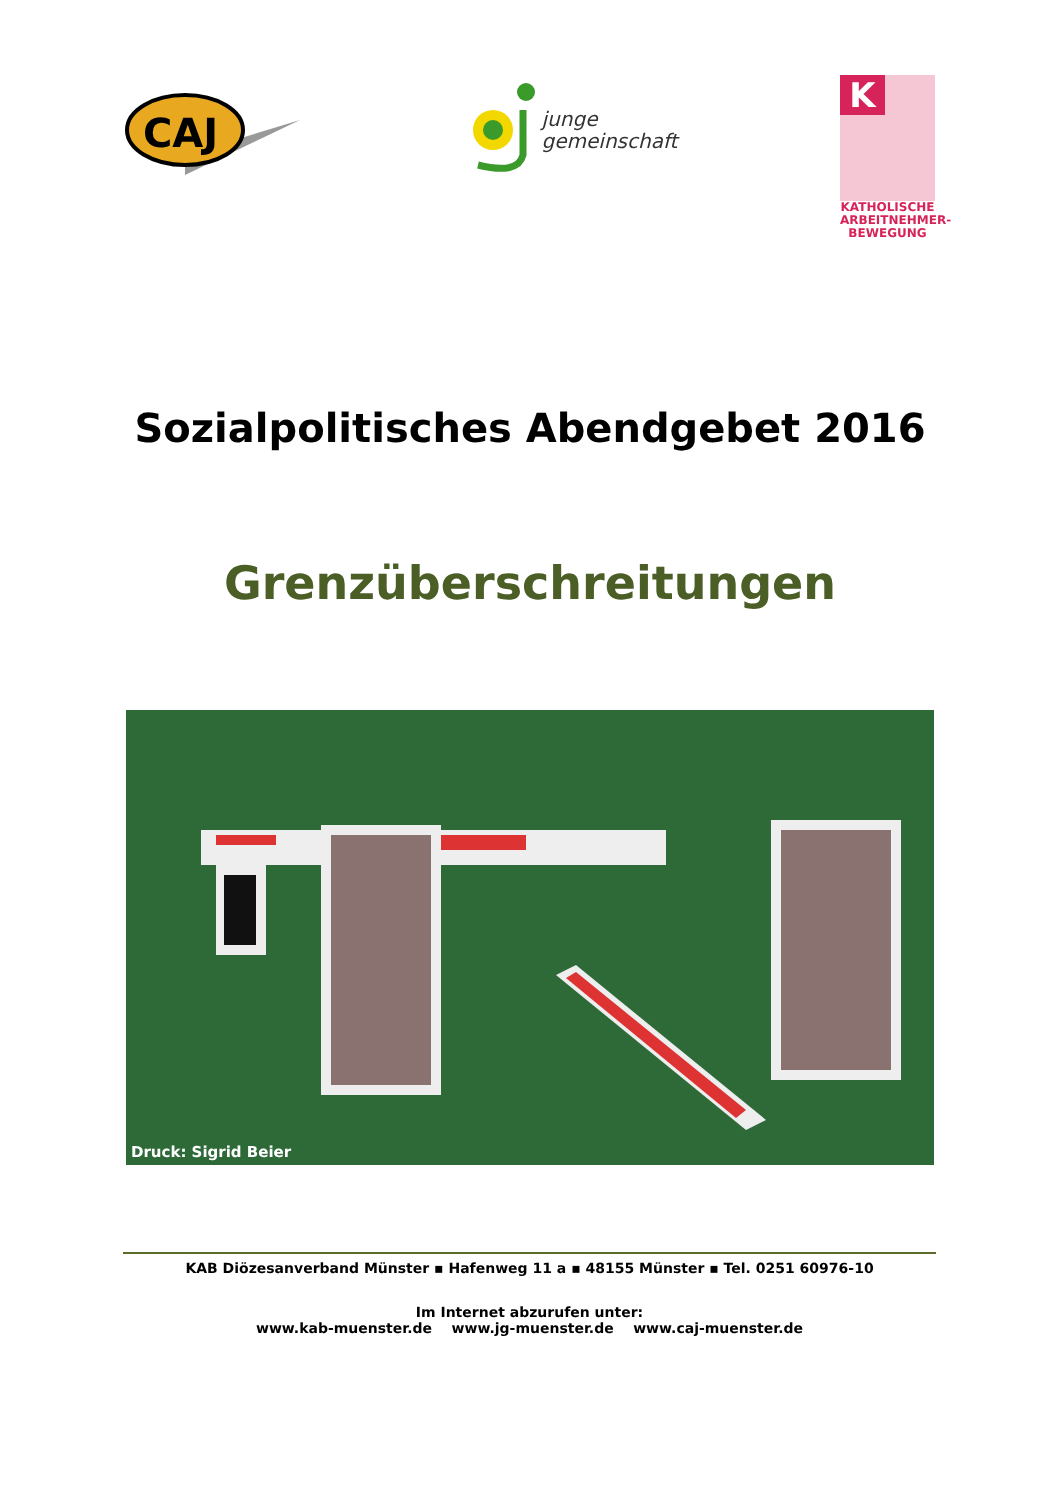CAJ
junge
gemeinschaft
K
KATHOLISCHE
ARBEITNEHMER-
BEWEGUNG
Sozialpolitisches Abendgebet 2016
Grenzüberschreitungen
Druck: Sigrid Beier
KAB Diözesanverband Münster ▪ Hafenweg 11 a ▪ 48155 Münster ▪ Tel. 0251 60976-10
Im Internet abzurufen unter:
www.kab-muenster.de www.jg-muenster.de www.caj-muenster.de